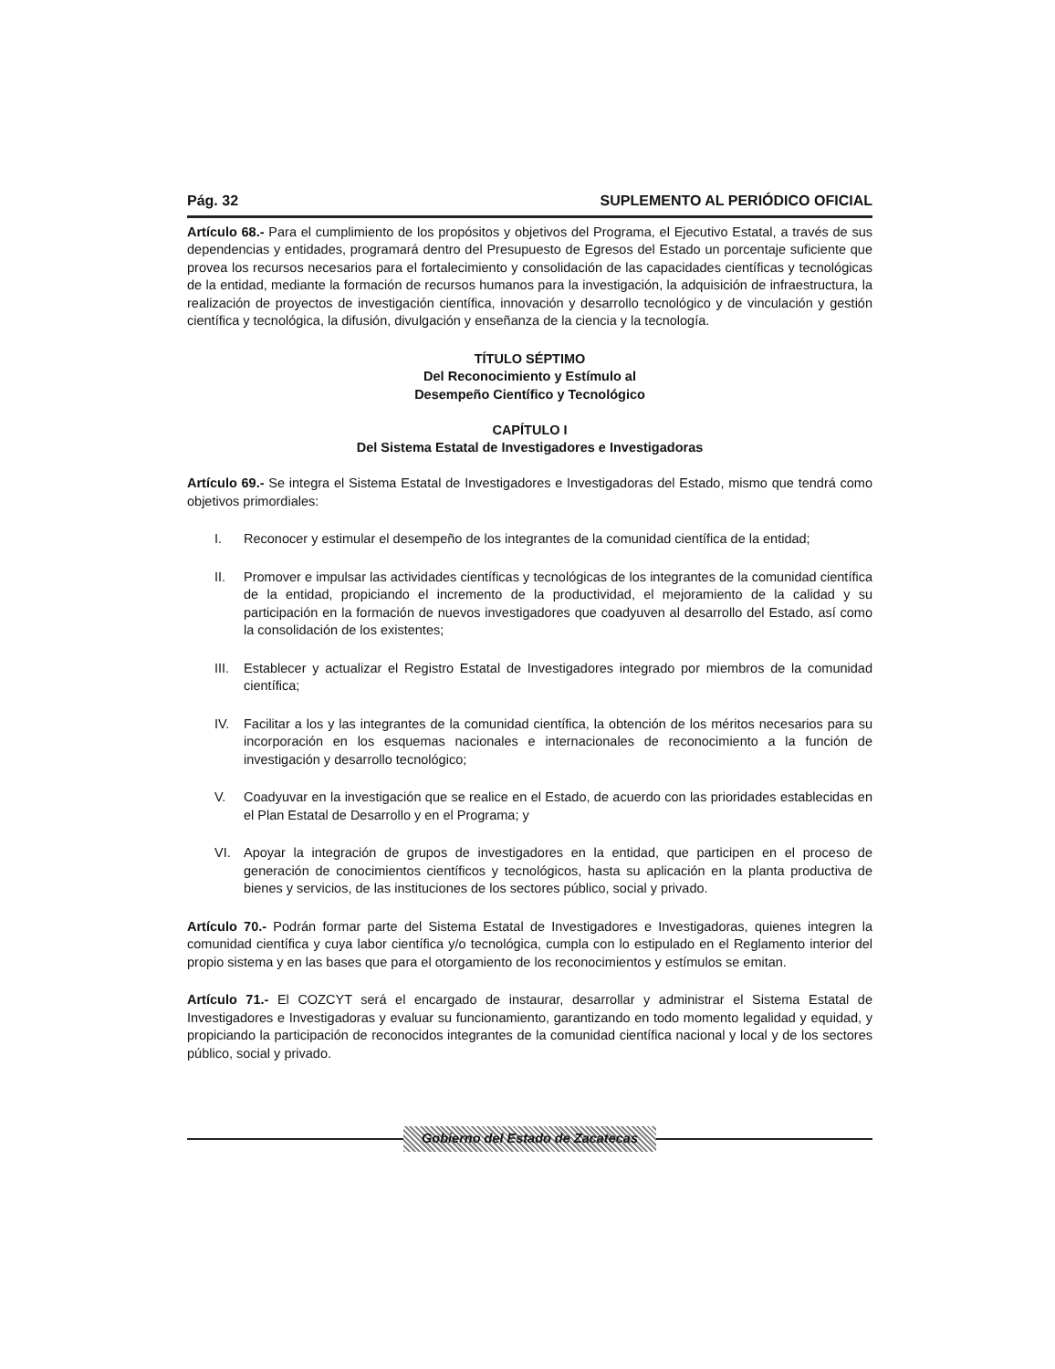Pág. 32 SUPLEMENTO AL PERIÓDICO OFICIAL
Artículo 68.- Para el cumplimiento de los propósitos y objetivos del Programa, el Ejecutivo Estatal, a través de sus dependencias y entidades, programará dentro del Presupuesto de Egresos del Estado un porcentaje suficiente que provea los recursos necesarios para el fortalecimiento y consolidación de las capacidades científicas y tecnológicas de la entidad, mediante la formación de recursos humanos para la investigación, la adquisición de infraestructura, la realización de proyectos de investigación científica, innovación y desarrollo tecnológico y de vinculación y gestión científica y tecnológica, la difusión, divulgación y enseñanza de la ciencia y la tecnología.
TÍTULO SÉPTIMO
Del Reconocimiento y Estímulo al
Desempeño Científico y Tecnológico
CAPÍTULO I
Del Sistema Estatal de Investigadores e Investigadoras
Artículo 69.- Se integra el Sistema Estatal de Investigadores e Investigadoras del Estado, mismo que tendrá como objetivos primordiales:
I. Reconocer y estimular el desempeño de los integrantes de la comunidad científica de la entidad;
II. Promover e impulsar las actividades científicas y tecnológicas de los integrantes de la comunidad científica de la entidad, propiciando el incremento de la productividad, el mejoramiento de la calidad y su participación en la formación de nuevos investigadores que coadyuven al desarrollo del Estado, así como la consolidación de los existentes;
III. Establecer y actualizar el Registro Estatal de Investigadores integrado por miembros de la comunidad científica;
IV. Facilitar a los y las integrantes de la comunidad científica, la obtención de los méritos necesarios para su incorporación en los esquemas nacionales e internacionales de reconocimiento a la función de investigación y desarrollo tecnológico;
V. Coadyuvar en la investigación que se realice en el Estado, de acuerdo con las prioridades establecidas en el Plan Estatal de Desarrollo y en el Programa; y
VI. Apoyar la integración de grupos de investigadores en la entidad, que participen en el proceso de generación de conocimientos científicos y tecnológicos, hasta su aplicación en la planta productiva de bienes y servicios, de las instituciones de los sectores público, social y privado.
Artículo 70.- Podrán formar parte del Sistema Estatal de Investigadores e Investigadoras, quienes integren la comunidad científica y cuya labor científica y/o tecnológica, cumpla con lo estipulado en el Reglamento interior del propio sistema y en las bases que para el otorgamiento de los reconocimientos y estímulos se emitan.
Artículo 71.- El COZCYT será el encargado de instaurar, desarrollar y administrar el Sistema Estatal de Investigadores e Investigadoras y evaluar su funcionamiento, garantizando en todo momento legalidad y equidad, y propiciando la participación de reconocidos integrantes de la comunidad científica nacional y local y de los sectores público, social y privado.
Gobierno del Estado de Zacatecas